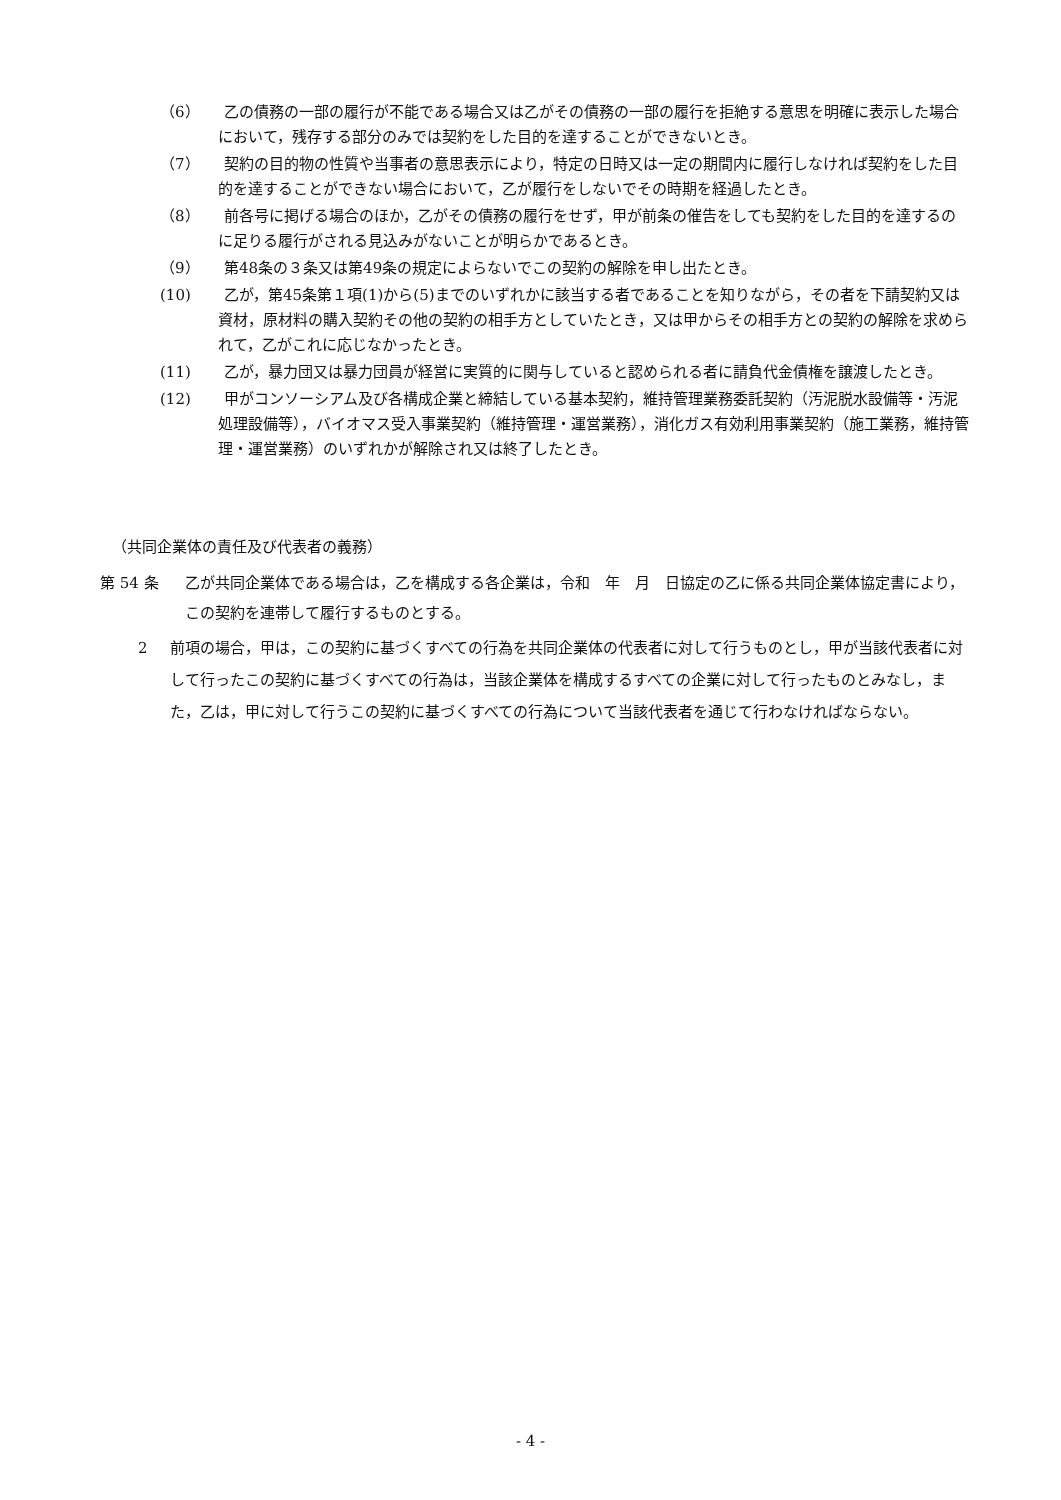（6） 乙の債務の一部の履行が不能である場合又は乙がその債務の一部の履行を拒絶する意思を明確に表示した場合において，残存する部分のみでは契約をした目的を達することができないとき。
（7） 契約の目的物の性質や当事者の意思表示により，特定の日時又は一定の期間内に履行しなければ契約をした目的を達することができない場合において，乙が履行をしないでその時期を経過したとき。
（8） 前各号に掲げる場合のほか，乙がその債務の履行をせず，甲が前条の催告をしても契約をした目的を達するのに足りる履行がされる見込みがないことが明らかであるとき。
（9） 第48条の３条又は第49条の規定によらないでこの契約の解除を申し出たとき。
(10) 乙が，第45条第１項(1)から(5)までのいずれかに該当する者であることを知りながら，その者を下請契約又は資材，原材料の購入契約その他の契約の相手方としていたとき，又は甲からその相手方との契約の解除を求められて，乙がこれに応じなかったとき。
(11) 乙が，暴力団又は暴力団員が経営に実質的に関与していると認められる者に請負代金債権を譲渡したとき。
(12) 甲がコンソーシアム及び各構成企業と締結している基本契約，維持管理業務委託契約（汚泥脱水設備等・汚泥処理設備等），バイオマス受入事業契約（維持管理・運営業務），消化ガス有効利用事業契約（施工業務，維持管理・運営業務）のいずれかが解除され又は終了したとき。
（共同企業体の責任及び代表者の義務）
第 54 条 乙が共同企業体である場合は，乙を構成する各企業は，令和　年　月　日協定の乙に係る共同企業体協定書により，この契約を連帯して履行するものとする。
2 前項の場合，甲は，この契約に基づくすべての行為を共同企業体の代表者に対して行うものとし，甲が当該代表者に対して行ったこの契約に基づくすべての行為は，当該企業体を構成するすべての企業に対して行ったものとみなし，また，乙は，甲に対して行うこの契約に基づくすべての行為について当該代表者を通じて行わなければならない。
- 4 -